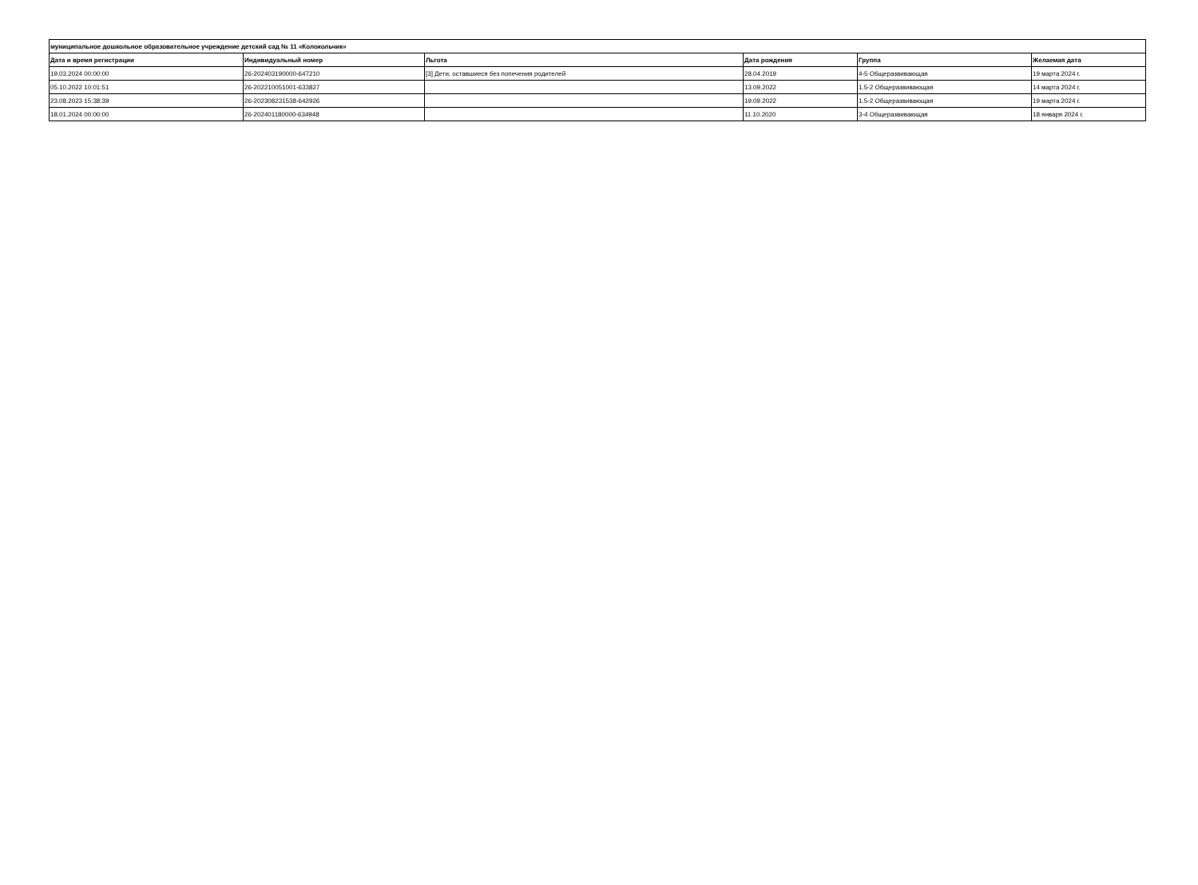| муниципальное дошкольное образовательное учреждение детский сад № 11 «Колокольчик» | | | | | |
| --- | --- | --- | --- | --- | --- |
| Дата и время регистрации | Индивидуальный номер | Льгота | Дата рождения | Группа | Желаемая дата |
| 19.03.2024 00:00:00 | 26-202403190000-647210 | [3] Дети, оставшиеся без попечения родителей | 28.04.2019 | 4-5 Общеразвивающая | 19 марта 2024 г. |
| 05.10.2022 10:01:51 | 26-202210051001-633827 | | 13.09.2022 | 1.5-2 Общеразвивающая | 14 марта 2024 г. |
| 23.08.2023 15:38:39 | 26-202308231538-642926 | | 19.09.2022 | 1.5-2 Общеразвивающая | 19 марта 2024 г. |
| 18.01.2024 00:00:00 | 26-202401180000-634948 | | 11.10.2020 | 3-4 Общеразвивающая | 18 января 2024 г. |